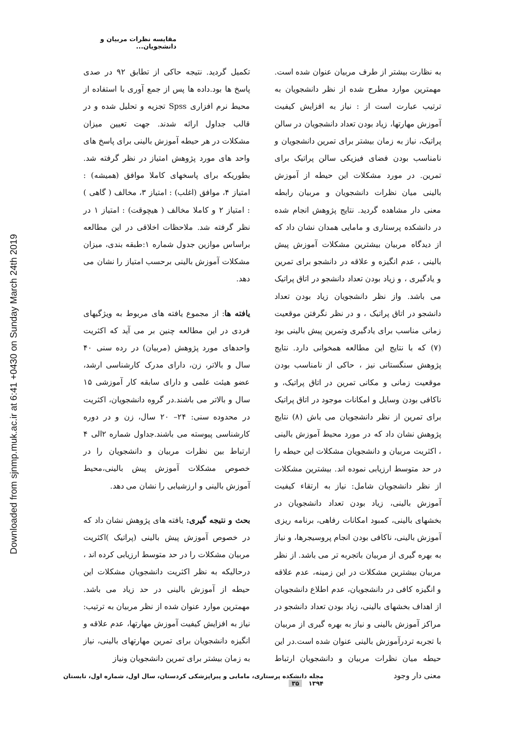Downloaded from sjnmp.muk.ac.ir at 6:41 +0430 on Sunday March 24th 2019
مقایسه نظرات مربیان و دانشجویان...
تکمیل گردید. نتیجه حاکی از تطابق ۹۲ در صدی پاسخ ها بود.داده ها پس از جمع آوری با استفاده از محیط نرم افزاری Spss تجزیه و تحلیل شده و در قالب جداول ارائه شدند. جهت تعیین میزان مشکلات در هر حیطه آموزش بالینی برای پاسخ های واحد های مورد پژوهش امتیاز در نظر گرفته شد. بطوریکه برای پاسخهای کاملا موافق (همیشه) : امتیاز ۴، موافق (اغلب) : امتیاز ۳، مخالف ( گاهی ) : امتیاز ۲ و کاملا مخالف ( هیچوقت) : امتیاز ۱ در نظر گرفته شد. ملاحظات اخلاقی در این مطالعه براساس موازین جدول شماره ۱:طبقه بندی، میزان مشکلات آموزش بالینی برحسب امتیاز را نشان می دهد.
یافته ها: از مجموع یافته های مربوط به ویژگیهای فردی در این مطالعه چنین بر می آید که اکثریت واحدهای مورد پژوهش (مربیان) در رده سنی ۴۰ سال و بالاتر، زن، دارای مدرک کارشناسی ارشد، عضو هیئت علمی و دارای سابقه کار آموزشی ۱۵ سال و بالاتر می باشند.در گروه دانشجویان، اکثریت در محدوده سنی: ۲۴– ۲۰ سال، زن و در دوره کارشناسی پیوسته می باشند.جداول شماره ۲الی ۴ ارتباط بین نظرات مربیان و دانشجویان را در خصوص مشکلات آموزش پیش بالینی،محیط آموزش بالینی و ارزشیابی را نشان می دهد.
بحث و نتیجه گیری: یافته های پژوهش نشان داد که در خصوص آموزش پیش بالینی (پراتیک )اکثریت مربیان مشکلات را در حد متوسط ارزیابی کرده اند ، درحالیکه به نظر اکثریت دانشجویان مشکلات این حیطه از آموزش بالینی در حد زیاد می باشد. مهمترین موارد عنوان شده از نظر مربیان به ترتیب: نیاز به افزایش کیفیت آموزش مهارتها، عدم علاقه و انگیزه دانشجویان برای تمرین مهارتهای بالینی، نیاز به زمان بیشتر برای تمرین دانشجویان ونیاز
به نظارت بیشتر از طرف مربیان عنوان شده است. مهمترین موارد مطرح شده از نظر دانشجویان به ترتیب عبارت است از : نیاز به افزایش کیفیت آموزش مهارتها، زیاد بودن تعداد دانشجویان در سالن پراتیک، نیاز به زمان بیشتر برای تمرین دانشجویان و نامناسب بودن فضای فیزیکی سالن پراتیک برای تمرین. در مورد مشکلات این حیطه از آموزش بالینی میان نظرات دانشجویان و مربیان رابطه معنی دار مشاهده گردید. نتایج پژوهش انجام شده در دانشکده پرستاری و مامایی همدان نشان داد که از دیدگاه مربیان بیشترین مشکلات آموزش پیش بالینی ، عدم انگیزه و علاقه در دانشجو برای تمرین و یادگیری ، و زیاد بودن تعداد دانشجو در اتاق پراتیک می باشد. واز نظر دانشجویان زیاد بودن تعداد دانشجو در اتاق پراتیک ، و در نظر نگرفتن موقعیت زمانی مناسب برای یادگیری وتمرین پیش بالینی بود (۷) که با نتایج این مطالعه همخوانی دارد. نتایج پژوهش سنگستانی نیز ، حاکی از نامناسب بودن موقعیت زمانی و مکانی تمرین در اتاق پراتیک، و ناکافی بودن وسایل و امکانات موجود در اتاق پراتیک برای تمرین از نظر دانشجویان می باش (۸) نتایج پژوهش نشان داد که در مورد محیط آموزش بالینی ، اکثریت مربیان و دانشجویان مشکلات این حیطه را در حد متوسط ارزیابی نموده اند. بیشترین مشکلات از نظر دانشجویان شامل: نیاز به ارتقاء کیفیت آموزش بالینی، زیاد بودن تعداد دانشجویان در بخشهای بالینی، کمبود امکانات رفاهی، برنامه ریزی آموزش بالینی، ناکافی بودن انجام پروسیجرها، و نیاز به بهره گیری از مربیان باتجربه تر می باشد. از نظر مربیان بیشترین مشکلات در این زمینه، عدم علاقه و انگیزه کافی در دانشجویان، عدم اطلاع دانشجویان از اهداف بخشهای بالینی، زیاد بودن تعداد دانشجو در مراکز آموزش بالینی و نیاز به بهره گیری از مربیان با تجربه تردرآموزش بالینی عنوان شده است.در این حیطه میان نظرات مربیان و دانشجویان ارتباط معنی دار وجود
مجله دانشکده پرستاری، مامایی و پیراپزشکی کردستان، سال اول، شماره اول، تابستان ۱۳۹۴ ۳۵